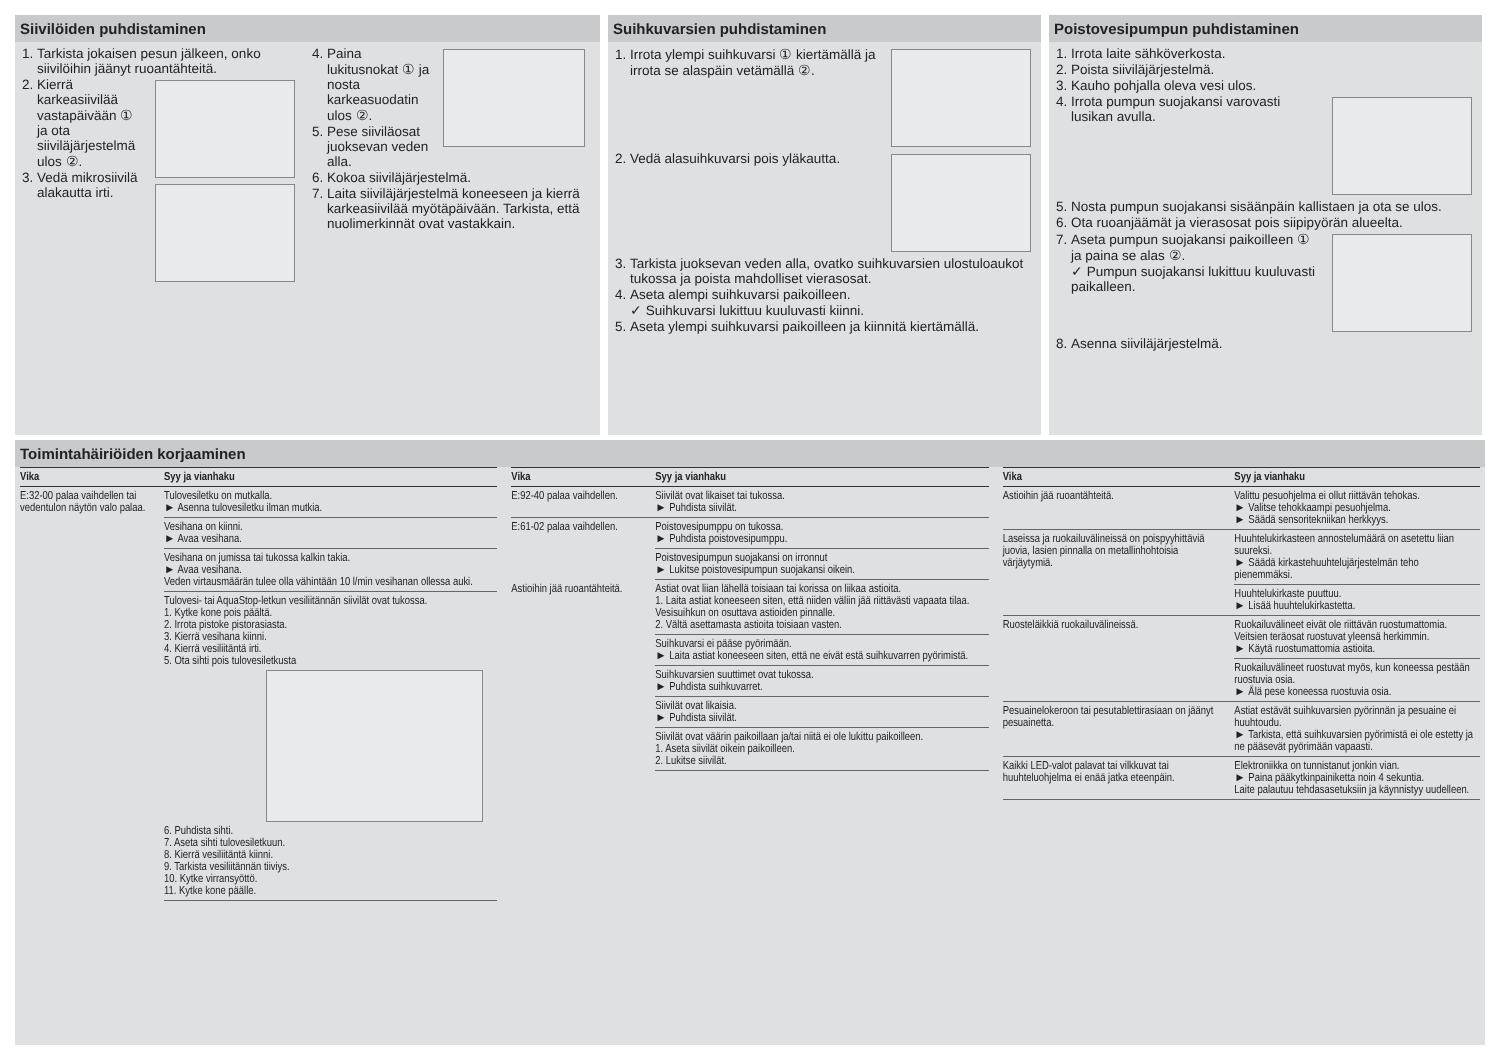Siivilöiden puhdistaminen
1. Tarkista jokaisen pesun jälkeen, onko siivilöihin jäänyt ruoantähteitä.
2. Kierrä karkeasiivilää vastapäivään ① ja ota siiviläjärjestelmä ulos ②.
3. Vedä mikrosiivilä alakautta irti.
4. Paina lukitusnokat ① ja nosta karkeasuodatin ulos ②.
5. Pese siiviläosat juoksevan veden alla.
6. Kokoa siiviläjärjestelmä.
7. Laita siivilä­järjestelmä koneeseen ja kierrä karkeasiivilää myötäpäivään. Tarkista, että nuolimerkinnät ovat vastakkain.
Suihkuvarsien puhdistaminen
1. Irrota ylempi suihkuvarsi ① kiertämällä ja irrota se alaspäin vetämällä ②.
2. Vedä alasuihkuvarsi pois yläkautta.
3. Tarkista juoksevan veden alla, ovatko suihkuvarsien ulostuloaukot tukossa ja poista mahdolliset vierasosat.
4. Aseta alempi suihkuvarsi paikoilleen.
✓ Suihkuvarsi lukittuu kuuluvasti kiinni.
5. Aseta ylempi suihkuvarsi paikoilleen ja kiinnitä kiertämällä.
Poistovesipumpun puhdistaminen
1. Irrota laite sähköverkosta.
2. Poista siivilä­järjestelmä.
3. Kauho pohjalla oleva vesi ulos.
4. Irrota pumpun suojakansi varovasti lusikan avulla.
5. Nosta pumpun suojakansi sisäänpäin kallistaen ja ota se ulos.
6. Ota ruoanjäämät ja vierasosat pois siipipyörän alueelta.
7. Aseta pumpun suojakansi paikoilleen ① ja paina se alas ②.
✓ Pumpun suojakansi lukittuu kuuluvasti paikalleen.
8. Asenna siivilä­järjestelmä.
Toimintahäiriöiden korjaaminen
| Vika | Syy ja vianhaku |
| --- | --- |
| E:32-00 palaa vaihdellen tai vedentulon näytön valo palaa. | Tulovesiletku on mutkalla. ► Asenna tulovesiletku ilman mutkia. |
| | Vesihana on kiinni. ► Avaa vesihana. |
| | Vesihana on jumissa tai tukossa kalkin takia. ► Avaa vesihana. Veden virtausmäärän tulee olla vähintään 10 l/min vesihanan ollessa auki. |
| | Tulovesi- tai AquaStop-letkun vesiliitännän siivilät ovat tukossa. 1. Kytke kone pois päältä. 2. Irrota pistoke pistorasiasta. 3. Kierrä vesihana kiinni. 4. Kierrä vesiliitäntä irti. 5. Ota sihti pois tulovesiletkusta 6. Puhdista sihti. 7. Aseta sihti tulovesiletkuun. 8. Kierrä vesiliitäntä kiinni. 9. Tarkista vesiliitännän tiiviys. 10. Kytke virransyöttö. 11. Kytke kone päälle. |
| Vika | Syy ja vianhaku |
| --- | --- |
| E:92-40 palaa vaihdellen. | Siivilät ovat likaiset tai tukossa. ► Puhdista siivilät. |
| E:61-02 palaa vaihdellen. | Poistovesipumppu on tukossa. ► Puhdista poistovesipumppu. |
| | Poistovesipumpun suojakansi on irronnut ► Lukitse poistovesipumpun suojakansi oikein. |
| Astioihin jää ruoantähteitä. | Astiat ovat liian lähellä toisiaan tai korissa on liikaa astioita. 1. Laita astiat koneeseen siten, että niiden väliin jää riittävästi vapaata tilaa. Vesisuihkun on osuttava astioiden pinnalle. 2. Vältä asettamasta astioita toisiaan vasten. |
| | Suihkuvarsi ei pääse pyörimään. ► Laita astiat koneeseen siten, että ne eivät estä suihkuvarren pyörimistä. |
| | Suihkuvarsien suuttimet ovat tukossa. ► Puhdista suihkuvarret. |
| | Siivilät ovat likaisia. ► Puhdista siivilät. |
| | Siivilät ovat väärin paikoillaan ja/tai niitä ei ole lukittu paikoilleen. 1. Aseta siivilät oikein paikoilleen. 2. Lukitse siivilät. |
| Vika | Syy ja vianhaku |
| --- | --- |
| Astioihin jää ruoantähteitä. | Valittu pesuohjelma ei ollut riittävän tehokas. ► Valitse tehokkaampi pesuohjelma. ► Säädä sensoritekniikan herkkyys. |
| Laseissa ja ruokailuvälineissä on poispyyhittäviä juovia, lasien pinnalla on metallinhohtoisia värjäytymiä. | Huuhtelukirkasteen annostelumäärä on asetettu liian suureksi. ► Säädä kirkastehuuhtelujärjestelmän teho pienemmäksi. |
| | Huuhtelukirkaste puuttuu. ► Lisää huuhtelukirkastetta. |
| Ruosteläikkiä ruokailuvälineissä. | Ruokailuvälineet eivät ole riittävän ruostumattomia. Veitsien teräosat ruostuvat yleensä herkimmin. ► Käytä ruostumattomia astioita. |
| | Ruokailuvälineet ruostuvat myös, kun koneessa pestään ruostuvia osia. ► Älä pese koneessa ruostuvia osia. |
| Pesuainelokeroon tai pesutablettirasiaan on jäänyt pesuainetta. | Astiat estävät suihkuvarsien pyörinnän ja pesuaine ei huuhtoudu. ► Tarkista, että suihkuvarsien pyörimistä ei ole estetty ja ne pääsevät pyörimään vapaasti. |
| Kaikki LED-valot palavat tai vilkkuvat tai huuhteluohjelma ei enää jatka eteenpäin. | Elektroniikka on tunnistanut jonkin vian. ► Paina pääkytkinpainiketta noin 4 sekuntia. Laite palautuu tehdasasetuksiin ja käynnistyy uudelleen. |